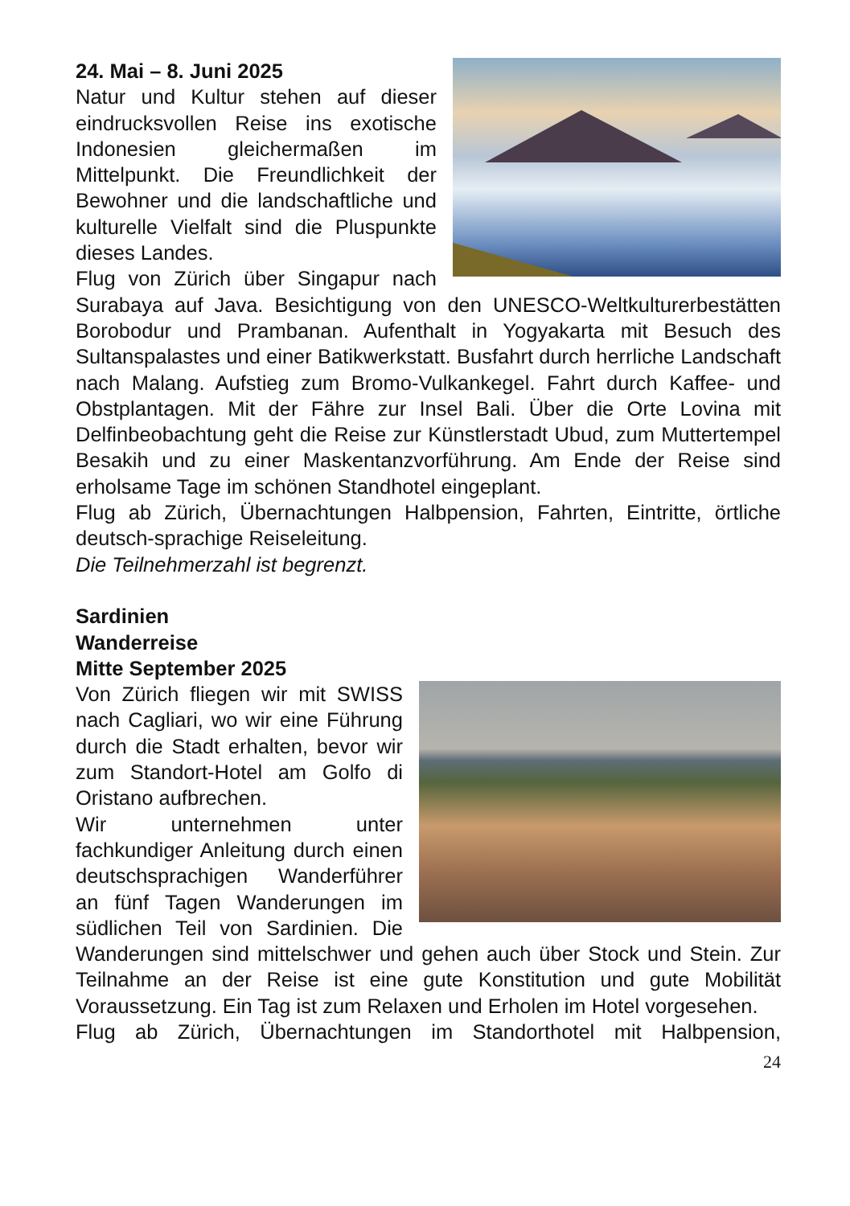24. Mai – 8. Juni 2025
Natur und Kultur stehen auf dieser eindrucksvollen Reise ins exotische Indonesien gleichermaßen im Mittelpunkt. Die Freundlichkeit der Bewohner und die landschaftliche und kulturelle Vielfalt sind die Pluspunkte dieses Landes.
Flug von Zürich über Singapur nach Surabaya auf Java. Besichtigung von den UNESCO-Weltkulturerbestätten Borobodur und Prambanan. Aufenthalt in Yogyakarta mit Besuch des Sultanspalastes und einer Batikwerkstatt. Busfahrt durch herrliche Landschaft nach Malang. Aufstieg zum Bromo-Vulkankegel. Fahrt durch Kaffee- und Obstplantagen. Mit der Fähre zur Insel Bali. Über die Orte Lovina mit Delfinbeobachtung geht die Reise zur Künstlerstadt Ubud, zum Muttertempel Besakih und zu einer Maskentanzvorführung. Am Ende der Reise sind erholsame Tage im schönen Standhotel eingeplant.
Flug ab Zürich, Übernachtungen Halbpension, Fahrten, Eintritte, örtliche deutsch-sprachige Reiseleitung.
Die Teilnehmerzahl ist begrenzt.
Sardinien
Wanderreise
Mitte September 2025
Von Zürich fliegen wir mit SWISS nach Cagliari, wo wir eine Führung durch die Stadt erhalten, bevor wir zum Standort-Hotel am Golfo di Oristano aufbrechen.
Wir unternehmen unter fachkundiger Anleitung durch einen deutschsprachigen Wanderführer an fünf Tagen Wanderungen im südlichen Teil von Sardinien. Die Wanderungen sind mittelschwer und gehen auch über Stock und Stein. Zur Teilnahme an der Reise ist eine gute Konstitution und gute Mobilität Voraussetzung. Ein Tag ist zum Relaxen und Erholen im Hotel vorgesehen.
Flug ab Zürich, Übernachtungen im Standorthotel mit Halbpension,
24